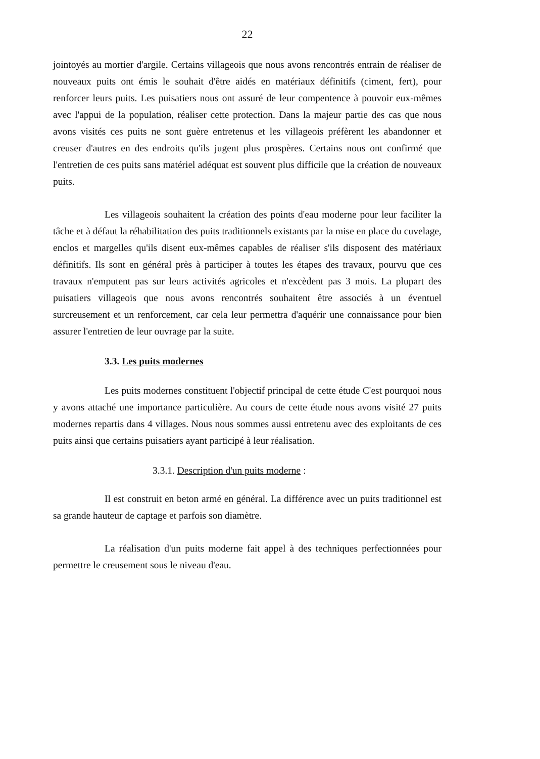22
jointoyés au mortier d'argile. Certains villageois que nous avons rencontrés entrain de réaliser de nouveaux puits ont émis le souhait d'être aidés en matériaux définitifs (ciment, fert), pour renforcer leurs puits. Les puisatiers nous ont assuré de leur compentence à pouvoir eux-mêmes avec l'appui de la population, réaliser cette protection. Dans la majeur partie des cas que nous avons visités ces puits ne sont guère entretenus et les villageois préfèrent les abandonner et creuser d'autres en des endroits qu'ils jugent plus prospères. Certains nous ont confirmé que l'entretien de ces puits sans matériel adéquat est souvent plus difficile que la création de nouveaux puits.
Les villageois souhaitent la création des points d'eau moderne pour leur faciliter la tâche et à défaut la réhabilitation des puits traditionnels existants par la mise en place du cuvelage, enclos et margelles qu'ils disent eux-mêmes capables de réaliser s'ils disposent des matériaux définitifs. Ils sont en général près à participer à toutes les étapes des travaux, pourvu que ces travaux n'emputent pas sur leurs activités agricoles et n'excèdent pas 3 mois. La plupart des puisatiers villageois que nous avons rencontrés souhaitent être associés à un éventuel surcreusement et un renforcement, car cela leur permettra d'aquérir une connaissance pour bien assurer l'entretien de leur ouvrage par la suite.
3.3. Les puits modernes
Les puits modernes constituent l'objectif principal de cette étude C'est pourquoi nous y avons attaché une importance particulière. Au cours de cette étude nous avons visité 27 puits modernes repartis dans 4 villages. Nous nous sommes aussi entretenu avec des exploitants de ces puits ainsi que certains puisatiers ayant participé à leur réalisation.
3.3.1. Description d'un puits moderne :
Il est construit en beton armé en général. La différence avec un puits traditionnel est sa grande hauteur de captage et parfois son diamètre.
La réalisation d'un puits moderne fait appel à des techniques perfectionnées pour permettre le creusement sous le niveau d'eau.